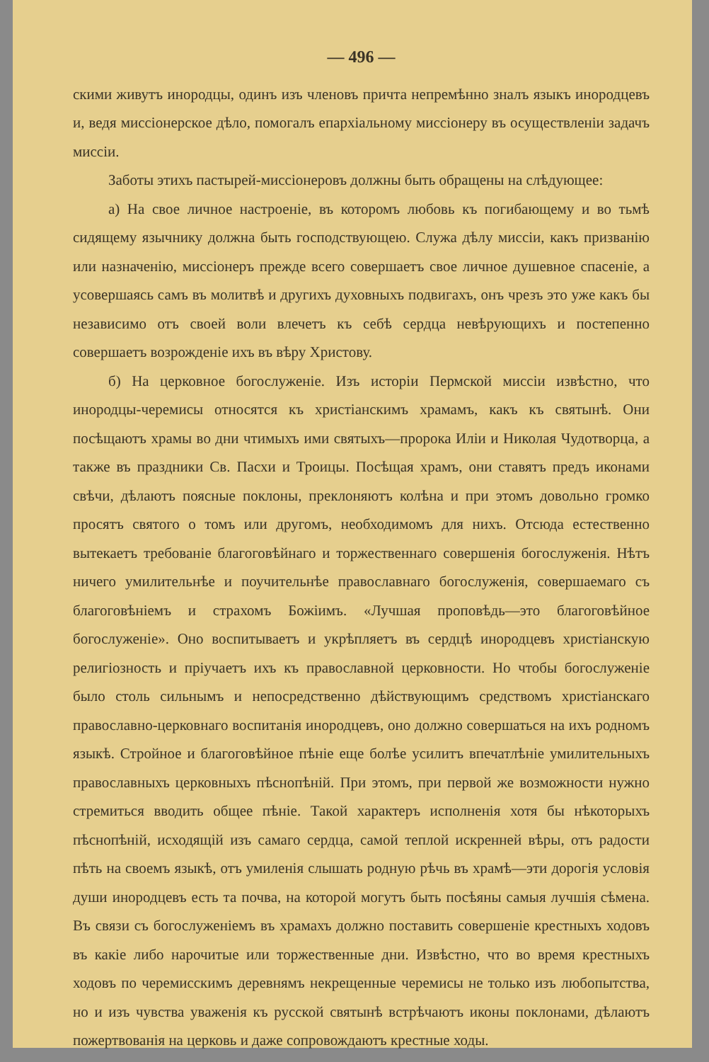— 496 —
скими живутъ инородцы, одинъ изъ членовъ причта непремѣнно зналъ языкъ инородцевъ и, ведя миссіонерское дѣло, помогалъ епархіальному миссіонеру въ осуществленіи задачъ миссіи.
Заботы этихъ пастырей-миссіонеровъ должны быть обращены на слѣдующее:
а) На свое личное настроеніе, въ которомъ любовь къ погибающему и во тьмѣ сидящему язычнику должна быть господствующею. Служа дѣлу миссіи, какъ призванію или назначенію, миссіонеръ прежде всего совершаетъ свое личное душевное спасеніе, а усовершаясь самъ въ молитвѣ и другихъ духовныхъ подвигахъ, онъ чрезъ это уже какъ бы независимо отъ своей воли влечетъ къ себѣ сердца невѣрующихъ и постепенно совершаетъ возрожденіе ихъ въ вѣру Христову.
б) На церковное богослуженіе. Изъ исторіи Пермской миссіи извѣстно, что инородцы-черемисы относятся къ христіанскимъ храмамъ, какъ къ святынѣ. Они посѣщаютъ храмы во дни чтимыхъ ими святыхъ—пророка Иліи и Николая Чудотворца, а также въ праздники Св. Пасхи и Троицы. Посѣщая храмъ, они ставятъ предъ иконами свѣчи, дѣлаютъ поясные поклоны, преклоняютъ колѣна и при этомъ довольно громко просятъ святого о томъ или другомъ, необходимомъ для нихъ. Отсюда естественно вытекаетъ требованіе благоговѣйнаго и торжественнаго совершенія богослуженія. Нѣтъ ничего умилительнѣе и поучительнѣе православнаго богослуженія, совершаемаго съ благоговѣніемъ и страхомъ Божіимъ. «Лучшая проповѣдь—это благоговѣйное богослуженіе». Оно воспитываетъ и укрѣпляетъ въ сердцѣ инородцевъ христіанскую религіозность и пріучаетъ ихъ къ православной церковности. Но чтобы богослуженіе было столь сильнымъ и непосредственно дѣйствующимъ средствомъ христіанскаго православно-церковнаго воспитанія инородцевъ, оно должно совершаться на ихъ родномъ языкѣ. Стройное и благоговѣйное пѣніе еще болѣе усилитъ впечатлѣніе умилительныхъ православныхъ церковныхъ пѣснопѣній. При этомъ, при первой же возможности нужно стремиться вводить общее пѣніе. Такой характеръ исполненія хотя бы нѣкоторыхъ пѣснопѣній, исходящій изъ самаго сердца, самой теплой искренней вѣры, отъ радости пѣть на своемъ языкѣ, отъ умиленія слышать родную рѣчь въ храмѣ—эти дорогія условія души инородцевъ есть та почва, на которой могутъ быть посѣяны самыя лучшія сѣмена. Въ связи съ богослуженіемъ въ храмахъ должно поставить совершеніе крестныхъ ходовъ въ какіе либо нарочитые или торжественные дни. Извѣстно, что во время крестныхъ ходовъ по черемисскимъ деревнямъ некрещенные черемисы не только изъ любопытства, но и изъ чувства уваженія къ русской святынѣ встрѣчаютъ иконы поклонами, дѣлаютъ пожертвованія на церковь и даже сопровождаютъ крестные ходы.